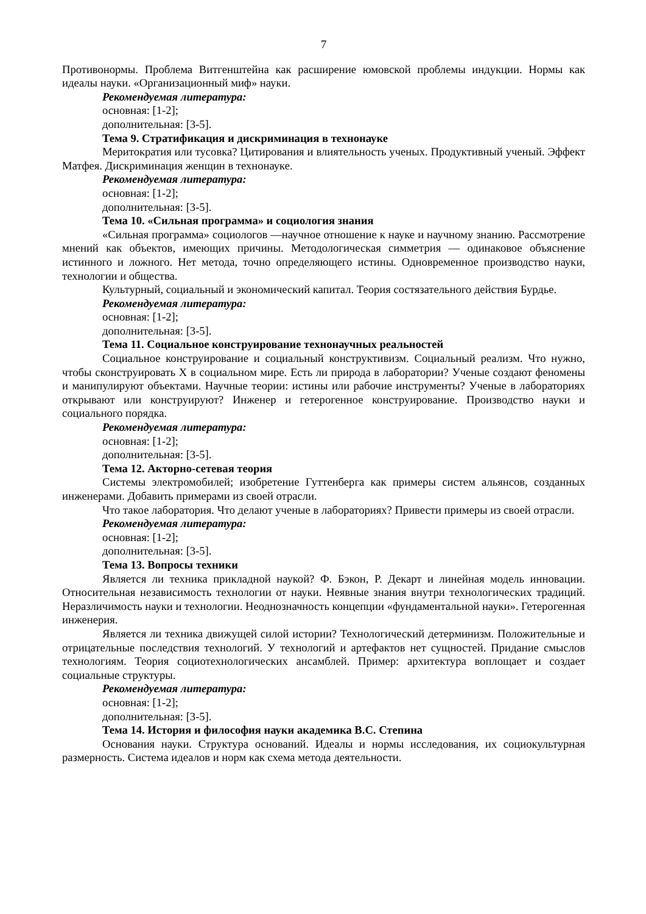7
Противонормы. Проблема Витгенштейна как расширение юмовской проблемы индукции. Нормы как идеалы науки. «Организационный миф» науки.
Рекомендуемая литература:
основная: [1-2];
дополнительная: [3-5].
Тема 9. Стратификация и дискриминация в технонауке
Меритократия или тусовка? Цитирования и влиятельность ученых. Продуктивный ученый. Эффект Матфея. Дискриминация женщин в технонауке.
Рекомендуемая литература:
основная: [1-2];
дополнительная: [3-5].
Тема 10. «Сильная программа» и социология знания
«Сильная программа» социологов —научное отношение к науке и научному знанию. Рассмотрение мнений как объектов, имеющих причины. Методологическая симметрия — одинаковое объяснение истинного и ложного. Нет метода, точно определяющего истины. Одновременное производство науки, технологии и общества.
Культурный, социальный и экономический капитал. Теория состязательного действия Бурдье.
Рекомендуемая литература:
основная: [1-2];
дополнительная: [3-5].
Тема 11. Социальное конструирование технонаучных реальностей
Социальное конструирование и социальный конструктивизм. Социальный реализм. Что нужно, чтобы сконструировать X в социальном мире. Есть ли природа в лаборатории? Ученые создают феномены и манипулируют объектами. Научные теории: истины или рабочие инструменты? Ученые в лабораториях открывают или конструируют? Инженер и гетерогенное конструирование. Производство науки и социального порядка.
Рекомендуемая литература:
основная: [1-2];
дополнительная: [3-5].
Тема 12. Акторно-сетевая теория
Системы электромобилей; изобретение Гуттенберга как примеры систем альянсов, созданных инженерами. Добавить примерами из своей отрасли.
Что такое лаборатория. Что делают ученые в лабораториях? Привести примеры из своей отрасли.
Рекомендуемая литература:
основная: [1-2];
дополнительная: [3-5].
Тема 13. Вопросы техники
Является ли техника прикладной наукой? Ф. Бэкон, Р. Декарт и линейная модель инновации. Относительная независимость технологии от науки. Неявные знания внутри технологических традиций. Неразличимость науки и технологии. Неоднозначность концепции «фундаментальной науки». Гетерогенная инженерия.
Является ли техника движущей силой истории? Технологический детерминизм. Положительные и отрицательные последствия технологий. У технологий и артефактов нет сущностей. Придание смыслов технологиям. Теория социотехнологических ансамблей. Пример: архитектура воплощает и создает социальные структуры.
Рекомендуемая литература:
основная: [1-2];
дополнительная: [3-5].
Тема 14. История и философия науки академика В.С. Степина
Основания науки. Структура оснований. Идеалы и нормы исследования, их социокультурная размерность. Система идеалов и норм как схема метода деятельности.